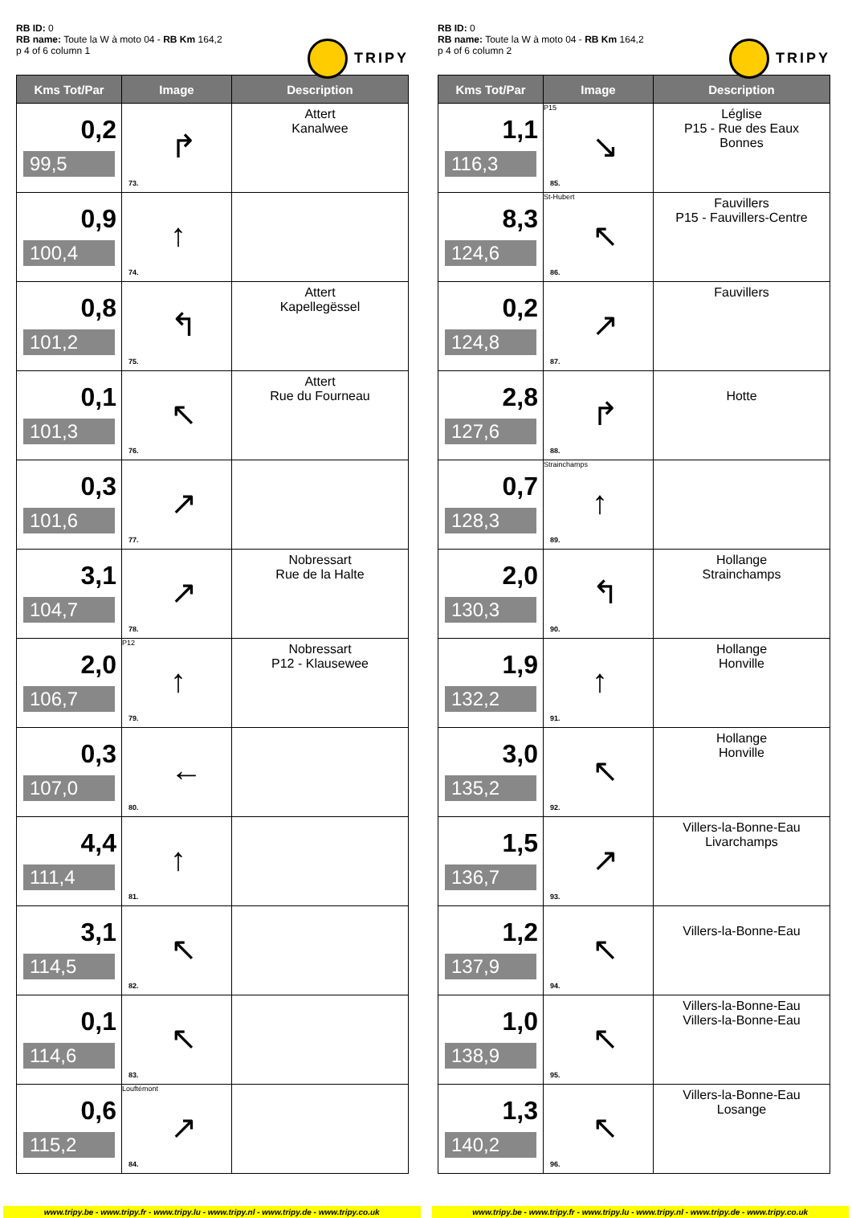RB ID: 0
RB name: Toute la W à moto 04 - RB Km 164,2
p 4 of 6 column 1
TRIPY
| Kms Tot/Par | Image | Description |
| --- | --- | --- |
| 0,2 99,5 | ↱ 73. | Attert Kanalwee |
| 0,9 100,4 | ↑ 74. | |
| 0,8 101,2 | ↰ 75. | Attert Kapellegëssel |
| 0,1 101,3 | ↖ 76. | Attert Rue du Fourneau |
| 0,3 101,6 | ↗ 77. | |
| 3,1 104,7 | ↗ 78. | Nobressart Rue de la Halte |
| 2,0 106,7 | P12 ↑ 79. | Nobressart P12 - Klausewee |
| 0,3 107,0 | ← 80. | |
| 4,4 111,4 | ↑ 81. | |
| 3,1 114,5 | ↖ 82. | |
| 0,1 114,6 | ↖ 83. | |
| 0,6 115,2 | ↗ Louftémont 84. | |
RB ID: 0
RB name: Toute la W à moto 04 - RB Km 164,2
p 4 of 6 column 2
TRIPY
| Kms Tot/Par | Image | Description |
| --- | --- | --- |
| 1,1 116,3 | P15 ↘ 85. | Léglise P15 - Rue des Eaux Bonnes |
| 8,3 124,6 | St-Hubert ↖ 86. | Fauvillers P15 - Fauvillers-Centre |
| 0,2 124,8 | ↗ 87. | Fauvillers |
| 2,8 127,6 | ↱ 88. | Hotte |
| 0,7 128,3 | Strainchamps ↑ 89. | |
| 2,0 130,3 | ↰ 90. | Hollange Strainchamps |
| 1,9 132,2 | ↑ 91. | Hollange Honville |
| 3,0 135,2 | ↖ 92. | Hollange Honville |
| 1,5 136,7 | ↗ 93. | Villers-la-Bonne-Eau Livarchamps |
| 1,2 137,9 | ↖ 94. | Villers-la-Bonne-Eau |
| 1,0 138,9 | ↖ 95. | Villers-la-Bonne-Eau Villers-la-Bonne-Eau |
| 1,3 140,2 | ↖ 96. | Villers-la-Bonne-Eau Losange |
www.tripy.be - www.tripy.fr - www.tripy.lu - www.tripy.nl - www.tripy.de - www.tripy.co.uk
www.tripy.be - www.tripy.fr - www.tripy.lu - www.tripy.nl - www.tripy.de - www.tripy.co.uk